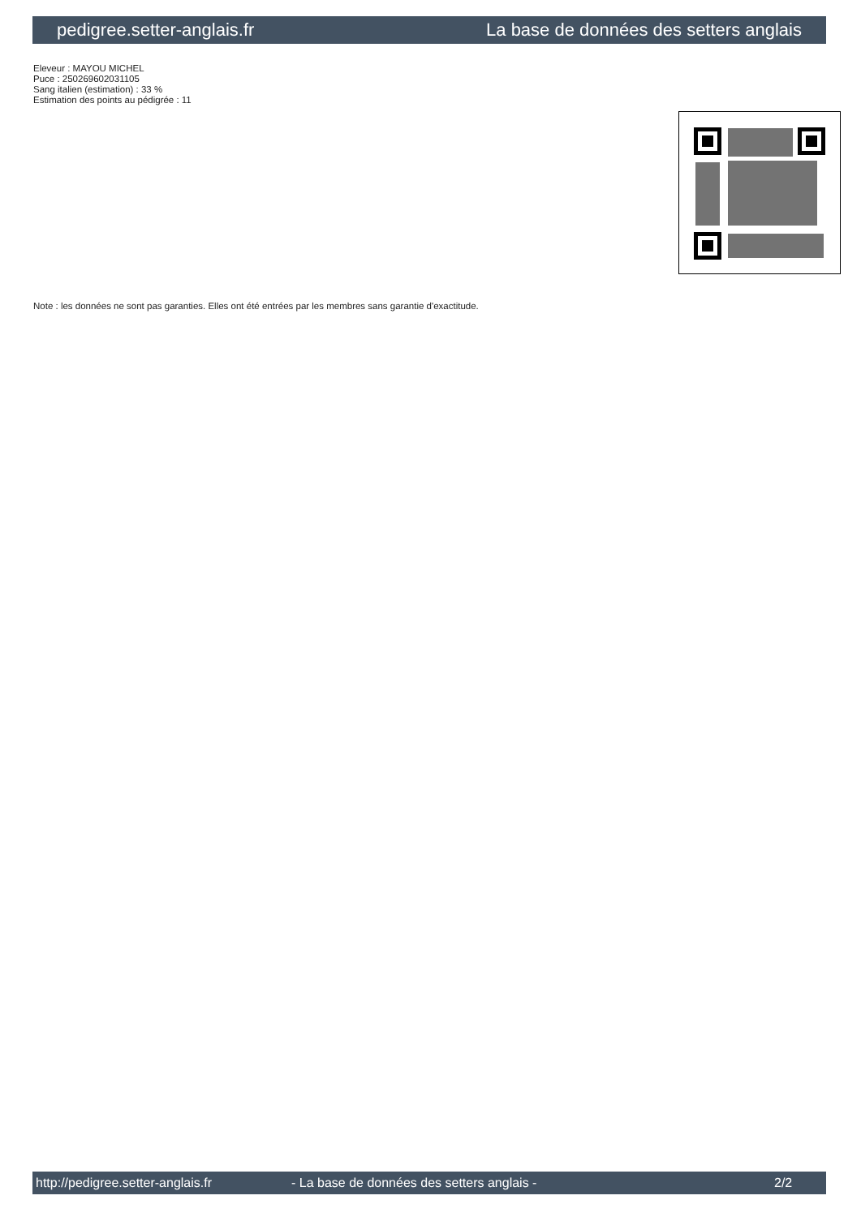pedigree.setter-anglais.fr La base de données des setters anglais
Eleveur : MAYOU MICHEL
Puce : 250269602031105
Sang italien (estimation) : 33 %
Estimation des points au pédigrée : 11
Note : les données ne sont pas garanties. Elles ont été entrées par les membres sans garantie d'exactitude.
http://pedigree.setter-anglais.fr - La base de données des setters anglais - 2/2